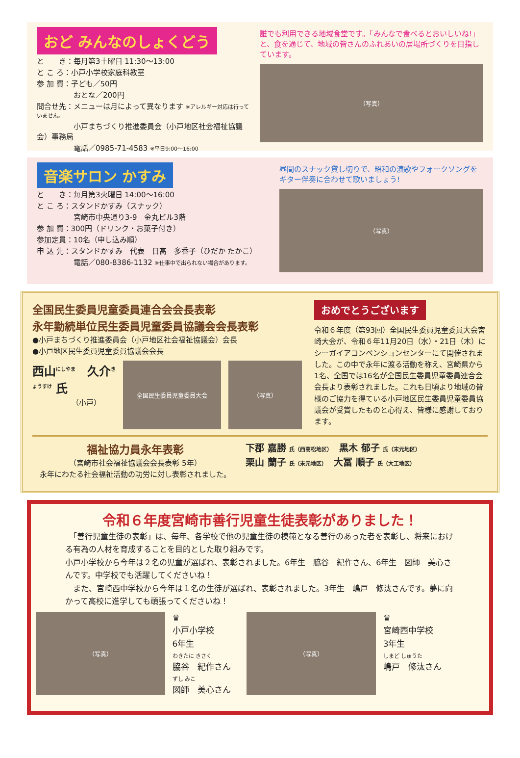おど みんなのしょくどう
と　　き：毎月第3土曜日 11:30～13:00
と こ ろ：小戸小学校家庭科教室
参 加 費：子ども／50円
　　　　　おとな／200円
問合せ先：メニューは月によって異なります ※アレルギー対応は行っていません。
　　　　　小戸まちづくり推進委員会（小戸地区社会福祉協議会）事務局
　　　　　電話／0985-71-4583 ※平日9:00～16:00
誰でも利用できる地域食堂です。「みんなで食べるとおいしいね!」と、食を通じて、地域の皆さんのふれあいの居場所づくりを目指しています。
（写真）
音楽サロン かすみ
と　　き：毎月第3火曜日 14:00～16:00
と こ ろ：スタンドかすみ（スナック）
　　　　　宮崎市中央通り3-9　金丸ビル3階
参 加 費：300円（ドリンク・お菓子付き）
参加定員：10名（申し込み順）
申 込 先：スタンドかすみ　代表　日髙　多香子（ひだか たかこ）
　　　　　電話／080-8386-1132 ※仕事中で出られない場合があります。
昼間のスナック貸し切りで、昭和の演歌やフォークソングをギター伴奏に合わせて歌いましょう!
（写真）
全国民生委員児童委員連合会会長表彰
永年勤続単位民生委員児童委員協議会会長表彰
●小戸まちづくり推進委員会（小戸地区社会福祉協議会）会長
●小戸地区民生委員児童委員協議会会長
西山<sup>にしやま</sup>　久介<sup>きょうすけ</sup> 氏
（小戸）
全国民生委員児童委員大会 （写真）
おめでとうございます
令和６年度（第93回）全国民生委員児童委員大会宮崎大会が、令和６年11月20日（水）・21日（木）にシーガイアコンベンションセンターにて開催されました。この中で永年に渡る活動を称え、宮崎県から1名、全国では16名が全国民生委員児童委員連合会会長より表彰されました。これも日頃より地域の皆様のご協力を得ている小戸地区民生委員児童委員協議会が受賞したものと心得え、皆様に感謝しております。
福祉協力員永年表彰
（宮崎市社会福祉協議会会長表彰 5年）
永年にわたる社会福祉活動の功労に対し表彰されました。
下郡 嘉勝 氏（西高松地区）　黒木 郁子 氏（末元地区）
栗山 蘭子 氏（末元地区）　大冨 順子 氏（大工地区）
令和６年度宮崎市善行児童生徒表彰がありました！
　「善行児童生徒の表彰」は、毎年、各学校で他の児童生徒の模範となる善行のあった者を表彰し、将来における有為の人材を育成することを目的とした取り組みです。
小戸小学校から今年は２名の児童が選ばれ、表彰されました。6年生　脇谷　紀作さん、6年生　図師　美心さんです。中学校でも活躍してくださいね！
　また、宮崎西中学校から今年は１名の生徒が選ばれ、表彰されました。3年生　嶋戸　修汰さんです。夢に向かって高校に進学しても頑張ってくださいね！
（写真）
♛
小戸小学校
6年生
わきたに きさく
脇谷　紀作さん
ずし みこ
図師　美心さん
（写真）
♛
宮崎西中学校
3年生
しまど しゅうた
嶋戸　修汰さん